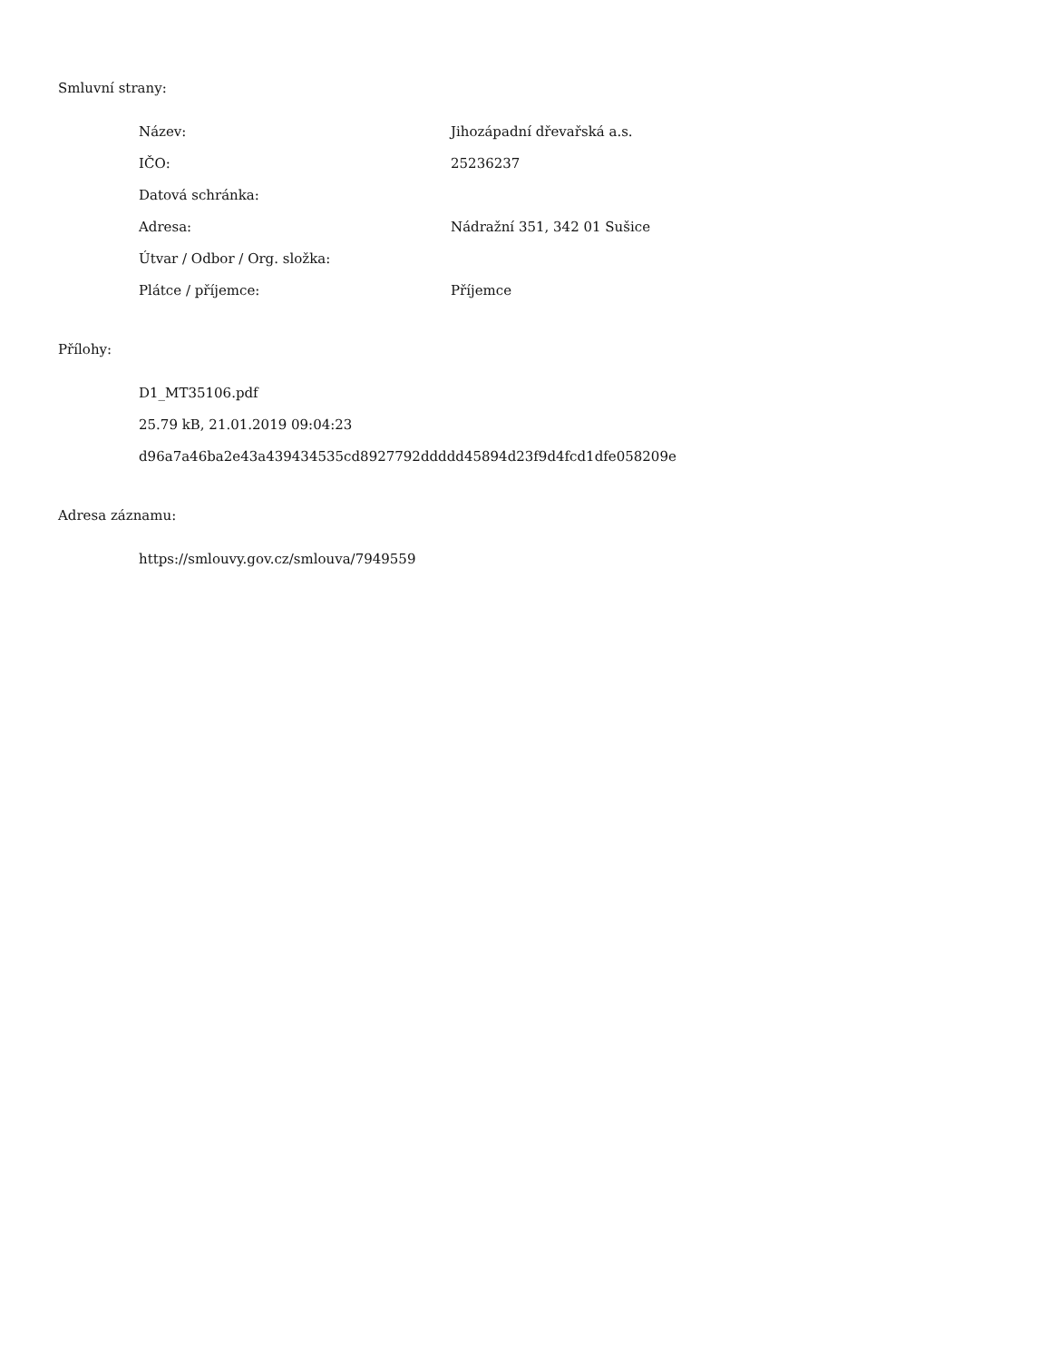Smluvní strany:
| Název: | Jihozápadní dřevařská a.s. |
| IČO: | 25236237 |
| Datová schránka: | |
| Adresa: | Nádražní 351, 342 01 Sušice |
| Útvar / Odbor / Org. složka: | |
| Plátce / příjemce: | Příjemce |
Přílohy:
D1_MT35106.pdf
25.79 kB, 21.01.2019 09:04:23
d96a7a46ba2e43a439434535cd8927792ddddd45894d23f9d4fcd1dfe058209e
Adresa záznamu:
https://smlouvy.gov.cz/smlouva/7949559